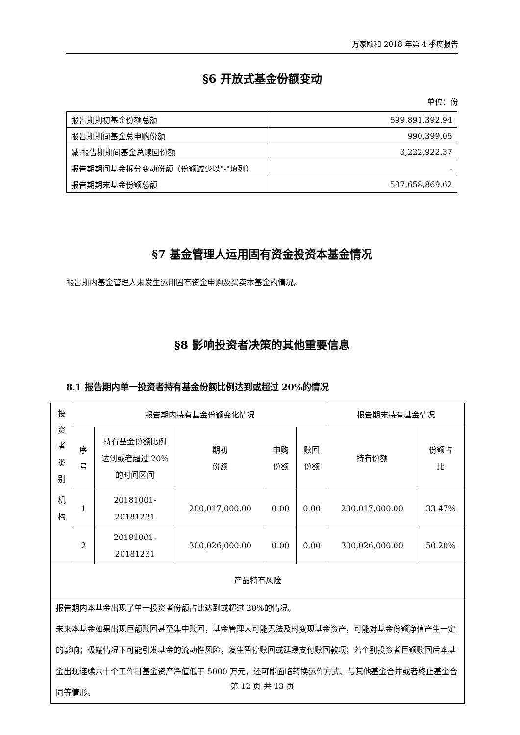万家颐和 2018 年第 4 季度报告
§6 开放式基金份额变动
单位：份
| 报告期期初基金份额总额 | 599,891,392.94 |
| 报告期期间基金总申购份额 | 990,399.05 |
| 减:报告期期间基金总赎回份额 | 3,222,922.37 |
| 报告期期间基金拆分变动份额（份额减少以"-"填列） | - |
| 报告期期末基金份额总额 | 597,658,869.62 |
§7 基金管理人运用固有资金投资本基金情况
报告期内基金管理人未发生运用固有资金申购及买卖本基金的情况。
§8 影响投资者决策的其他重要信息
8.1 报告期内单一投资者持有基金份额比例达到或超过 20%的情况
| 投资 者类 别 | 报告期内持有基金份额变化情况 | | | | | 报告期末持有基金情况 | |
| | 序号 | 持有基金份额比例 达到或者超过 20% 的时间区间 | 期初 份额 | 申购 份额 | 赎回 份额 | 持有份额 | 份额占 比 |
| 机构 | 1 | 20181001-20181231 | 200,017,000.00 | 0.00 | 0.00 | 200,017,000.00 | 33.47% |
| | 2 | 20181001-20181231 | 300,026,000.00 | 0.00 | 0.00 | 300,026,000.00 | 50.20% |
| 产品特有风险 | | | | | | | |
| 报告期内本基金出现了单一投资者份额占比达到或超过 20%的情况。 未来本基金如果出现巨额赎回甚至集中赎回，基金管理人可能无法及时变现基金资产，可能对基金份额净值产生一定的影响；极端情况下可能引发基金的流动性风险，发生暂停赎回或延缓支付赎回款项；若个别投资者巨额赎回后本基金出现连续六十个工作日基金资产净值低于 5000 万元，还可能面临转换运作方式、与其他基金合并或者终止基金合同等情形。 | | | | | | | |
第 12 页 共 13 页